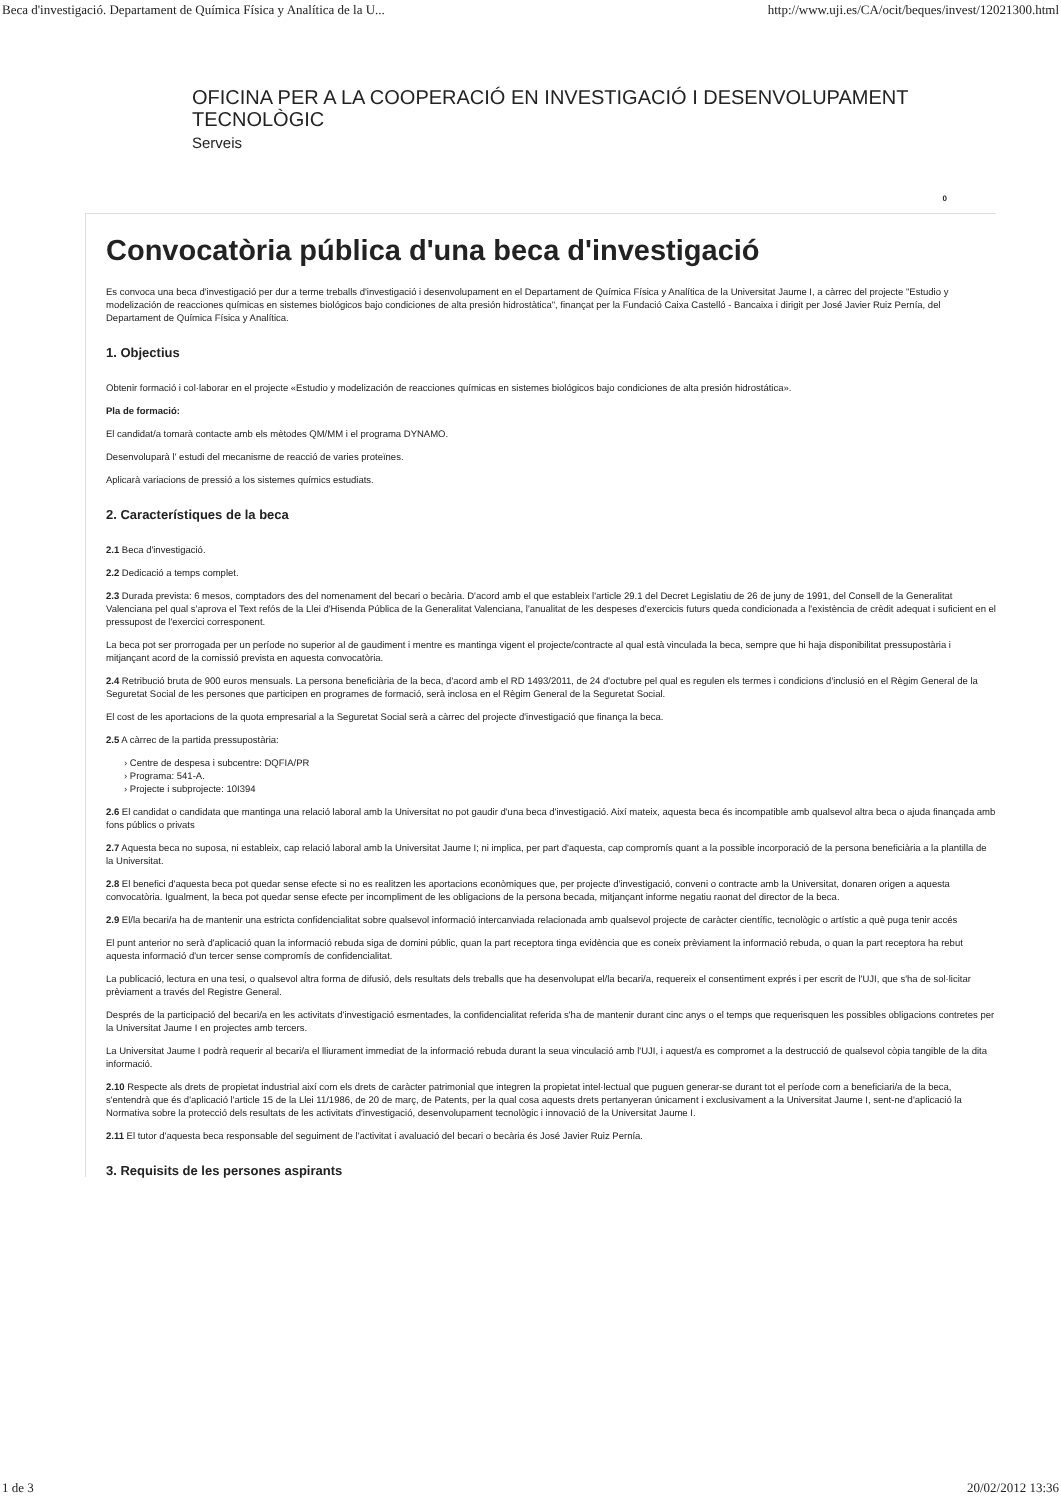Beca d'investigació. Departament de Química Física y Analítica de la U... http://www.uji.es/CA/ocit/beques/invest/12021300.html
OFICINA PER A LA COOPERACIÓ EN INVESTIGACIÓ I DESENVOLUPAMENT
TECNOLÒGIC
Serveis
0
Convocatòria pública d'una beca d'investigació
Es convoca una beca d'investigació per dur a terme treballs d'investigació i desenvolupament en el Departament de Química Física y Analítica de la Universitat Jaume I, a càrrec del projecte "Estudio y modelización de reacciones químicas en sistemes biológicos bajo condiciones de alta presión hidrostàtica", finançat per la Fundació Caixa Castelló - Bancaixa i dirigit per José Javier Ruiz Pernía, del Departament de Química Física y Analítica.
1. Objectius
Obtenir formació i col·laborar en el projecte «Estudio y modelización de reacciones químicas en sistemes biológicos bajo condiciones de alta presión hidrostática».
Pla de formació:
El candidat/a tomarà contacte amb els mètodes QM/MM i el programa DYNAMO.
Desenvoluparà l' estudi del mecanisme de reacció de varies proteïnes.
Aplicarà variacions de pressió a los sistemes químics estudiats.
2. Característiques de la beca
2.1 Beca d'investigació.
2.2 Dedicació a temps complet.
2.3 Durada prevista: 6 mesos, comptadors des del nomenament del becari o becària. D'acord amb el que estableix l'article 29.1 del Decret Legislatiu de 26 de juny de 1991, del Consell de la Generalitat Valenciana pel qual s'aprova el Text refós de la Llei d'Hisenda Pública de la Generalitat Valenciana, l'anualitat de les despeses d'exercicis futurs queda condicionada a l'existència de crèdit adequat i suficient en el pressupost de l'exercici corresponent.
La beca pot ser prorrogada per un període no superior al de gaudiment i mentre es mantinga vigent el projecte/contracte al qual està vinculada la beca, sempre que hi haja disponibilitat pressupostària i mitjançant acord de la comissió prevista en aquesta convocatòria.
2.4 Retribució bruta de 900 euros mensuals. La persona beneficiària de la beca, d'acord amb el RD 1493/2011, de 24 d'octubre pel qual es regulen els termes i condicions d'inclusió en el Règim General de la Seguretat Social de les persones que participen en programes de formació, serà inclosa en el Règim General de la Seguretat Social.
El cost de les aportacions de la quota empresarial a la Seguretat Social serà a càrrec del projecte d'investigació que finança la beca.
2.5 A càrrec de la partida pressupostària:
› Centre de despesa i subcentre: DQFIA/PR
› Programa: 541-A.
› Projecte i subprojecte: 10I394
2.6 El candidat o candidata que mantinga una relació laboral amb la Universitat no pot gaudir d'una beca d'investigació. Així mateix, aquesta beca és incompatible amb qualsevol altra beca o ajuda finançada amb fons públics o privats
2.7 Aquesta beca no suposa, ni estableix, cap relació laboral amb la Universitat Jaume I; ni implica, per part d'aquesta, cap compromís quant a la possible incorporació de la persona beneficiària a la plantilla de la Universitat.
2.8 El benefici d'aquesta beca pot quedar sense efecte si no es realitzen les aportacions econòmiques que, per projecte d'investigació, conveni o contracte amb la Universitat, donaren origen a aquesta convocatòria. Igualment, la beca pot quedar sense efecte per incompliment de les obligacions de la persona becada, mitjançant informe negatiu raonat del director de la beca.
2.9 El/la becari/a ha de mantenir una estricta confidencialitat sobre qualsevol informació intercanviada relacionada amb qualsevol projecte de caràcter científic, tecnològic o artístic a què puga tenir accés
El punt anterior no serà d'aplicació quan la informació rebuda siga de domini públic, quan la part receptora tinga evidència que es coneix prèviament la informació rebuda, o quan la part receptora ha rebut aquesta informació d'un tercer sense compromís de confidencialitat.
La publicació, lectura en una tesi, o qualsevol altra forma de difusió, dels resultats dels treballs que ha desenvolupat el/la becari/a, requereix el consentiment exprés i per escrit de l'UJI, que s'ha de sol·licitar prèviament a través del Registre General.
Després de la participació del becari/a en les activitats d'investigació esmentades, la confidencialitat referida s'ha de mantenir durant cinc anys o el temps que requerisquen les possibles obligacions contretes per la Universitat Jaume I en projectes amb tercers.
La Universitat Jaume I podrà requerir al becari/a el lliurament immediat de la informació rebuda durant la seua vinculació amb l'UJI, i aquest/a es compromet a la destrucció de qualsevol còpia tangible de la dita informació.
2.10 Respecte als drets de propietat industrial així com els drets de caràcter patrimonial que integren la propietat intel·lectual que puguen generar-se durant tot el període com a beneficiari/a de la beca, s'entendrà que és d'aplicació l'article 15 de la Llei 11/1986, de 20 de març, de Patents, per la qual cosa aquests drets pertanyeran únicament i exclusivament a la Universitat Jaume I, sent-ne d'aplicació la Normativa sobre la protecció dels resultats de les activitats d'investigació, desenvolupament tecnològic i innovació de la Universitat Jaume I.
2.11 El tutor d'aquesta beca responsable del seguiment de l'activitat i avaluació del becari o becària és José Javier Ruiz Pernía.
3. Requisits de les persones aspirants
1 de 3 20/02/2012 13:36